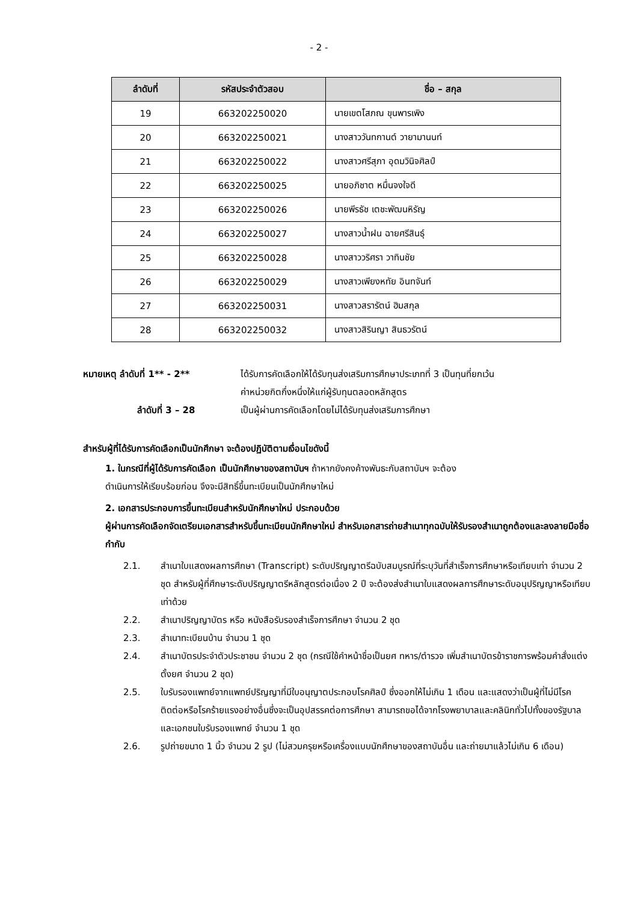- 2 -
| ลำดับที่ | รหัสประจำตัวสอบ | ชื่อ – สกุล |
| --- | --- | --- |
| 19 | 663202250020 | นายเขตโสภณ ขุนพารเพิง |
| 20 | 663202250021 | นางสาววันทกานต์ วายามานนท์ |
| 21 | 663202250022 | นางสาวศรีสุภา อุดมวินิจศิลป์ |
| 22 | 663202250025 | นายอภิชาต หมื่นจงใจดี |
| 23 | 663202250026 | นายพีรธัช เตชะพัฒนหิรัญ |
| 24 | 663202250027 | นางสาวน้ำฝน ฉายศรีสินธุ์ |
| 25 | 663202250028 | นางสาววริศรา วาทินชัย |
| 26 | 663202250029 | นางสาวเพียงหทัย อินทจันท์ |
| 27 | 663202250031 | นางสาวสรารัตน์ ฮิมสกุล |
| 28 | 663202250032 | นางสาวสิรินญา สินธวรัตน์ |
หมายเหตุ ลำดับที่ 1** - 2** ได้รับการคัดเลือกให้ได้รับทุนส่งเสริมการศึกษาประเภทที่ 3 เป็นทุนที่ยกเว้น
ค่าหน่วยกิตกึ่งหนึ่งให้แก่ผู้รับทุนตลอดหลักสูตร
ลำดับที่ 3 – 28 เป็นผู้ผ่านการคัดเลือกโดยไม่ได้รับทุนส่งเสริมการศึกษา
สำหรับผู้ที่ได้รับการคัดเลือกเป็นนักศึกษา จะต้องปฏิบัติตามเงื่อนไขดังนี้
1. ในกรณีที่ผู้ได้รับการคัดเลือก เป็นนักศึกษาของสถาบันฯ ถ้าหากยังคงค้างพันธะกับสถาบันฯ จะต้อง
ดำเนินการให้เรียบร้อยก่อน จึงจะมีสิทธิ์ขึ้นทะเบียนเป็นนักศึกษาใหม่
2. เอกสารประกอบการขึ้นทะเบียนสำหรับนักศึกษาใหม่ ประกอบด้วย
ผู้ผ่านการคัดเลือกจัดเตรียมเอกสารสำหรับขึ้นทะเบียนนักศึกษาใหม่ สำหรับเอกสารถ่ายสำเนาทุกฉบับให้รับรองสำเนาถูกต้องและลงลายมือชื่อกำกับ
2.1. สำเนาใบแสดงผลการศึกษา (Transcript) ระดับปริญญาตรีฉบับสมบูรณ์ที่ระบุวันที่สำเร็จการศึกษาหรือเทียบเท่า จำนวน 2 ชุด สำหรับผู้ที่ศึกษาระดับปริญญาตรีหลักสูตรต่อเนื่อง 2 ปี จะต้องส่งสำเนาใบแสดงผลการศึกษาระดับอนุปริญญาหรือเทียบเท่าด้วย
2.2. สำเนาปริญญาบัตร หรือ หนังสือรับรองสำเร็จการศึกษา จำนวน 2 ชุด
2.3. สำเนาทะเบียนบ้าน จำนวน 1 ชุด
2.4. สำเนาบัตรประจำตัวประชาชน จำนวน 2 ชุด (กรณีใช้คำหน้าชื่อเป็นยศ ทหาร/ตำรวจ เพิ่มสำเนาบัตรข้าราชการพร้อมคำสั่งแต่งตั้งยศ จำนวน 2 ชุด)
2.5. ใบรับรองแพทย์จากแพทย์ปริญญาที่มีใบอนุญาตประกอบโรคศิลป์ ซึ่งออกให้ไม่เกิน 1 เดือน และแสดงว่าเป็นผู้ที่ไม่มีโรคติดต่อหรือโรคร้ายแรงอย่างอื่นซึ่งจะเป็นอุปสรรคต่อการศึกษา สามารถขอได้จากโรงพยาบาลและคลินิกทั่วไปทั้งของรัฐบาลและเอกชนใบรับรองแพทย์ จำนวน 1 ชุด
2.6. รูปถ่ายขนาด 1 นิ้ว จำนวน 2 รูป (ไม่สวมครุยหรือเครื่องแบบนักศึกษาของสถาบันอื่น และถ่ายมาแล้วไม่เกิน 6 เดือน)